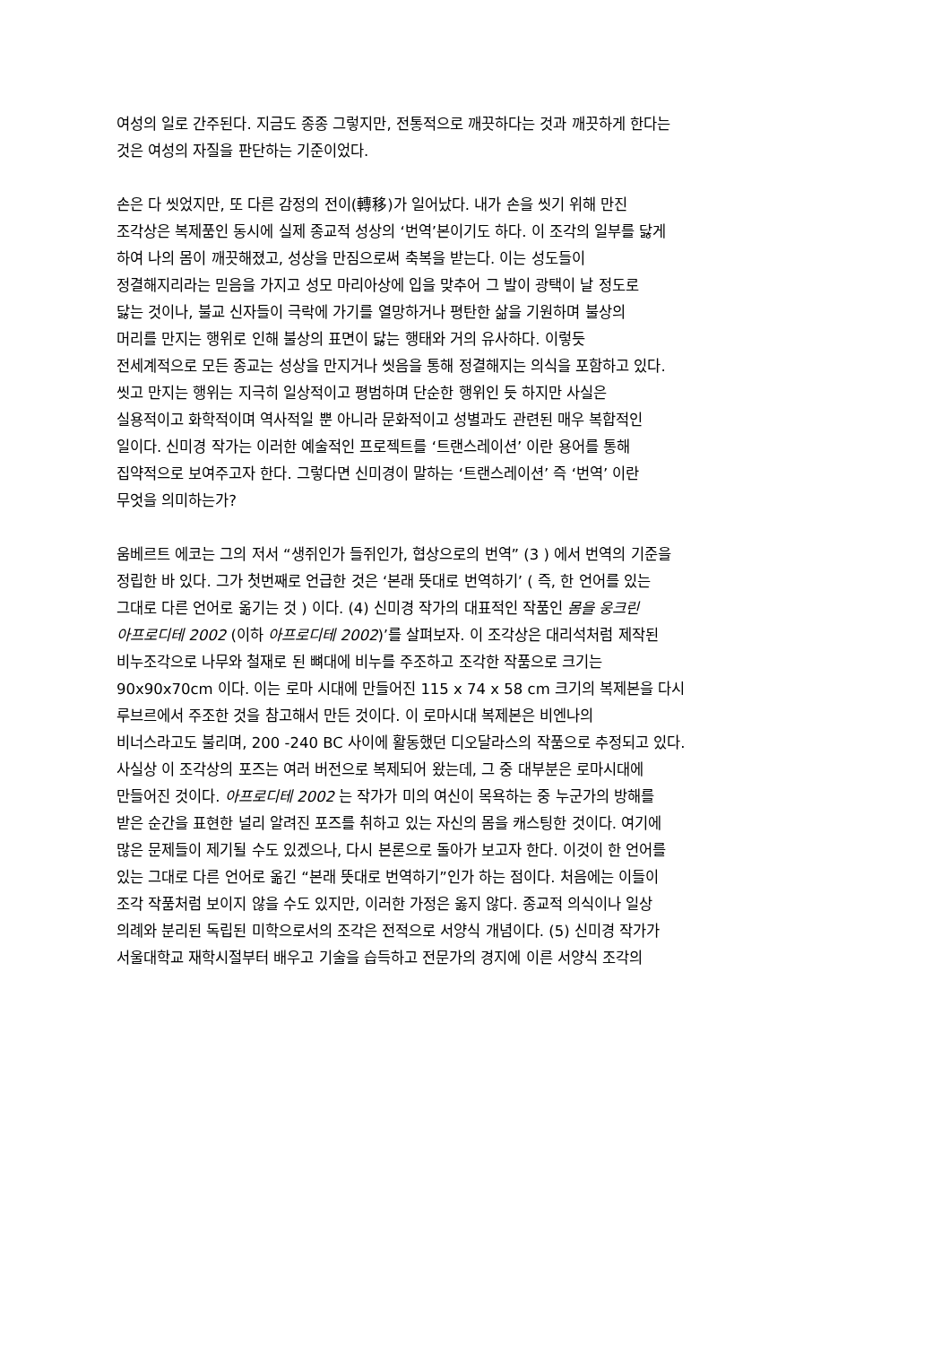여성의 일로 간주된다. 지금도 종종 그렇지만, 전통적으로 깨끗하다는 것과 깨끗하게 한다는
것은 여성의 자질을 판단하는 기준이었다.
손은 다 씻었지만, 또 다른 감정의 전이(轉移)가 일어났다. 내가 손을 씻기 위해 만진
조각상은 복제품인 동시에 실제 종교적 성상의 ‘번역’본이기도 하다. 이 조각의 일부를 닳게
하여 나의 몸이 깨끗해졌고, 성상을 만짐으로써 축복을 받는다. 이는 성도들이
정결해지리라는 믿음을 가지고 성모 마리아상에 입을 맞추어 그 발이 광택이 날 정도로
닳는 것이나, 불교 신자들이 극락에 가기를 열망하거나 평탄한 삶을 기원하며 불상의
머리를 만지는 행위로 인해 불상의 표면이 닳는 행태와 거의 유사하다. 이렇듯
전세계적으로 모든 종교는 성상을 만지거나 씻음을 통해 정결해지는 의식을 포함하고 있다.
씻고 만지는 행위는 지극히 일상적이고 평범하며 단순한 행위인 듯 하지만 사실은
실용적이고 화학적이며 역사적일 뿐 아니라 문화적이고 성별과도 관련된 매우 복합적인
일이다. 신미경 작가는 이러한 예술적인 프로젝트를 ‘트랜스레이션’ 이란 용어를 통해
집약적으로 보여주고자 한다. 그렇다면 신미경이 말하는 ‘트랜스레이션’ 즉 ‘번역’ 이란
무엇을 의미하는가?
움베르트 에코는 그의 저서 “생쥐인가 들쥐인가, 협상으로의 번역” (3 ) 에서 번역의 기준을
정립한 바 있다. 그가 첫번째로 언급한 것은 ‘본래 뜻대로 번역하기’ ( 즉, 한 언어를 있는
그대로 다른 언어로 옮기는 것 ) 이다. (4) 신미경 작가의 대표적인 작품인 몸을 웅크린
아프로디테 2002 (이하 아프로디테 2002)’를 살펴보자. 이 조각상은 대리석처럼 제작된
비누조각으로 나무와 철재로 된 뼈대에 비누를 주조하고 조각한 작품으로 크기는
90x90x70cm 이다. 이는 로마 시대에 만들어진 115 x 74 x 58 cm 크기의 복제본을 다시
루브르에서 주조한 것을 참고해서 만든 것이다. 이 로마시대 복제본은 비엔나의
비너스라고도 불리며, 200 -240 BC 사이에 활동했던 디오달라스의 작품으로 추정되고 있다.
사실상 이 조각상의 포즈는 여러 버전으로 복제되어 왔는데, 그 중 대부분은 로마시대에
만들어진 것이다. 아프로디테 2002 는 작가가 미의 여신이 목욕하는 중 누군가의 방해를
받은 순간을 표현한 널리 알려진 포즈를 취하고 있는 자신의 몸을 캐스팅한 것이다. 여기에
많은 문제들이 제기될 수도 있겠으나, 다시 본론으로 돌아가 보고자 한다. 이것이 한 언어를
있는 그대로 다른 언어로 옮긴 “본래 뜻대로 번역하기”인가 하는 점이다. 처음에는 이들이
조각 작품처럼 보이지 않을 수도 있지만, 이러한 가정은 옳지 않다. 종교적 의식이나 일상
의례와 분리된 독립된 미학으로서의 조각은 전적으로 서양식 개념이다. (5) 신미경 작가가
서울대학교 재학시절부터 배우고 기술을 습득하고 전문가의 경지에 이른 서양식 조각의